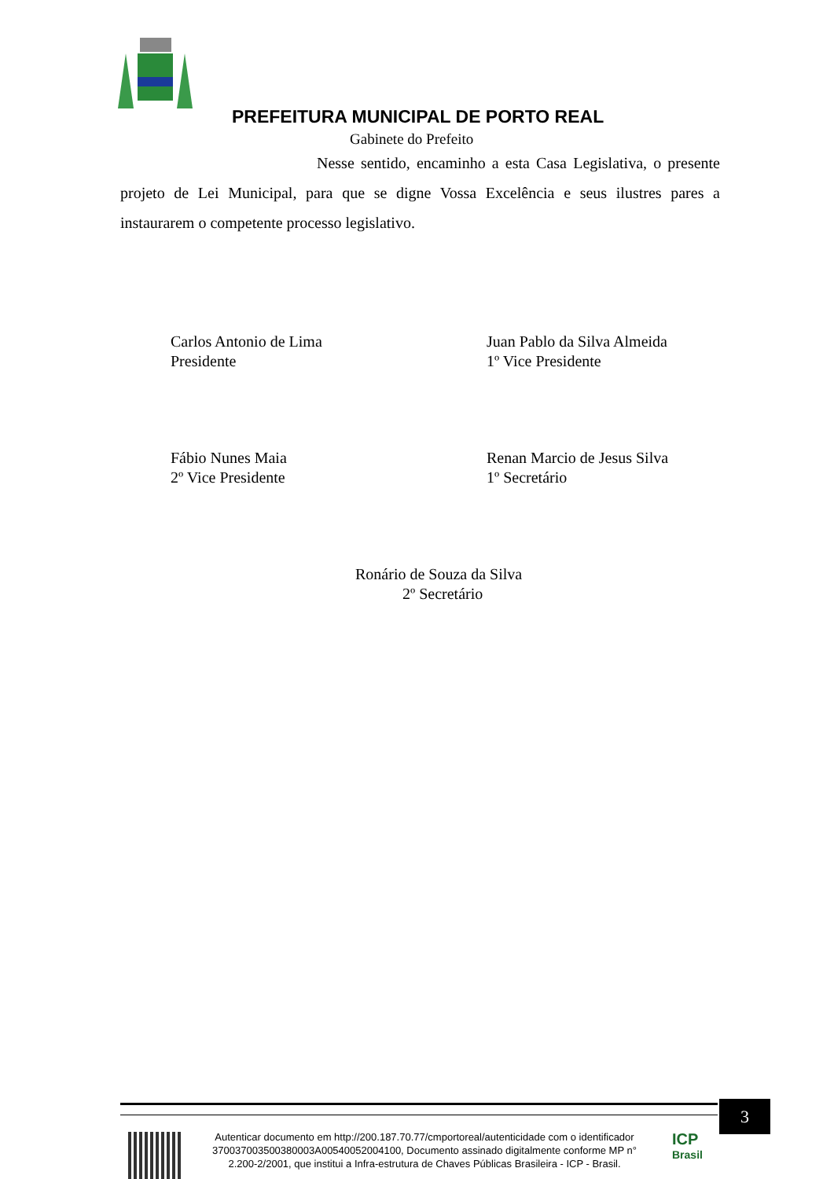PREFEITURA MUNICIPAL DE PORTO REAL
Gabinete do Prefeito
Nesse sentido, encaminho a esta Casa Legislativa, o presente projeto de Lei Municipal, para que se digne Vossa Excelência e seus ilustres pares a instaurarem o competente processo legislativo.
Carlos Antonio de Lima
Presidente
Juan Pablo da Silva Almeida
1º Vice Presidente
Fábio Nunes Maia
2º Vice Presidente
Renan Marcio de Jesus Silva
1º Secretário
Ronário de Souza da Silva
2º Secretário
3
Autenticar documento em http://200.187.70.77/cmportoreal/autenticidade com o identificador 370037003500380003A00540052004100, Documento assinado digitalmente conforme MP n° 2.200-2/2001, que institui a Infra-estrutura de Chaves Públicas Brasileira - ICP - Brasil.
ICP
Brasil